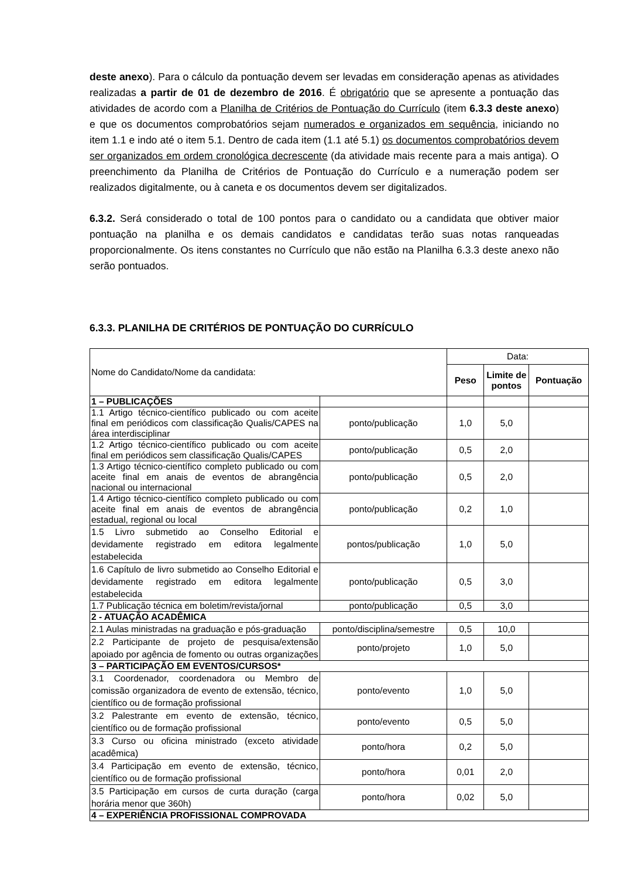deste anexo). Para o cálculo da pontuação devem ser levadas em consideração apenas as atividades realizadas a partir de 01 de dezembro de 2016. É obrigatório que se apresente a pontuação das atividades de acordo com a Planilha de Critérios de Pontuação do Currículo (item 6.3.3 deste anexo) e que os documentos comprobatórios sejam numerados e organizados em sequência, iniciando no item 1.1 e indo até o item 5.1. Dentro de cada item (1.1 até 5.1) os documentos comprobatórios devem ser organizados em ordem cronológica decrescente (da atividade mais recente para a mais antiga). O preenchimento da Planilha de Critérios de Pontuação do Currículo e a numeração podem ser realizados digitalmente, ou à caneta e os documentos devem ser digitalizados.
6.3.2. Será considerado o total de 100 pontos para o candidato ou a candidata que obtiver maior pontuação na planilha e os demais candidatos e candidatas terão suas notas ranqueadas proporcionalmente. Os itens constantes no Currículo que não estão na Planilha 6.3.3 deste anexo não serão pontuados.
6.3.3. PLANILHA DE CRITÉRIOS DE PONTUAÇÃO DO CURRÍCULO
| Nome do Candidato/Nome da candidata: | | Data: | | |
| | | Peso | Limite de pontos | Pontuação |
| 1 – PUBLICAÇÕES | | | | |
| 1.1 Artigo técnico-científico publicado ou com aceite final em periódicos com classificação Qualis/CAPES na área interdisciplinar | ponto/publicação | 1,0 | 5,0 | |
| 1.2 Artigo técnico-científico publicado ou com aceite final em periódicos sem classificação Qualis/CAPES | ponto/publicação | 0,5 | 2,0 | |
| 1.3 Artigo técnico-científico completo publicado ou com aceite final em anais de eventos de abrangência nacional ou internacional | ponto/publicação | 0,5 | 2,0 | |
| 1.4 Artigo técnico-científico completo publicado ou com aceite final em anais de eventos de abrangência estadual, regional ou local | ponto/publicação | 0,2 | 1,0 | |
| 1.5 Livro submetido ao Conselho Editorial e devidamente registrado em editora legalmente estabelecida | pontos/publicação | 1,0 | 5,0 | |
| 1.6 Capítulo de livro submetido ao Conselho Editorial e devidamente registrado em editora legalmente estabelecida | ponto/publicação | 0,5 | 3,0 | |
| 1.7 Publicação técnica em boletim/revista/jornal | ponto/publicação | 0,5 | 3,0 | |
| 2 - ATUAÇÃO ACADÊMICA | | | | |
| 2.1 Aulas ministradas na graduação e pós-graduação | ponto/disciplina/semestre | 0,5 | 10,0 | |
| 2.2 Participante de projeto de pesquisa/extensão apoiado por agência de fomento ou outras organizações | ponto/projeto | 1,0 | 5,0 | |
| 3 – PARTICIPAÇÃO EM EVENTOS/CURSOS* | | | | |
| 3.1 Coordenador, coordenadora ou Membro de comissão organizadora de evento de extensão, técnico, científico ou de formação profissional | ponto/evento | 1,0 | 5,0 | |
| 3.2 Palestrante em evento de extensão, técnico, científico ou de formação profissional | ponto/evento | 0,5 | 5,0 | |
| 3.3 Curso ou oficina ministrado (exceto atividade acadêmica) | ponto/hora | 0,2 | 5,0 | |
| 3.4 Participação em evento de extensão, técnico, científico ou de formação profissional | ponto/hora | 0,01 | 2,0 | |
| 3.5 Participação em cursos de curta duração (carga horária menor que 360h) | ponto/hora | 0,02 | 5,0 | |
| 4 – EXPERIÊNCIA PROFISSIONAL COMPROVADA | | | | |